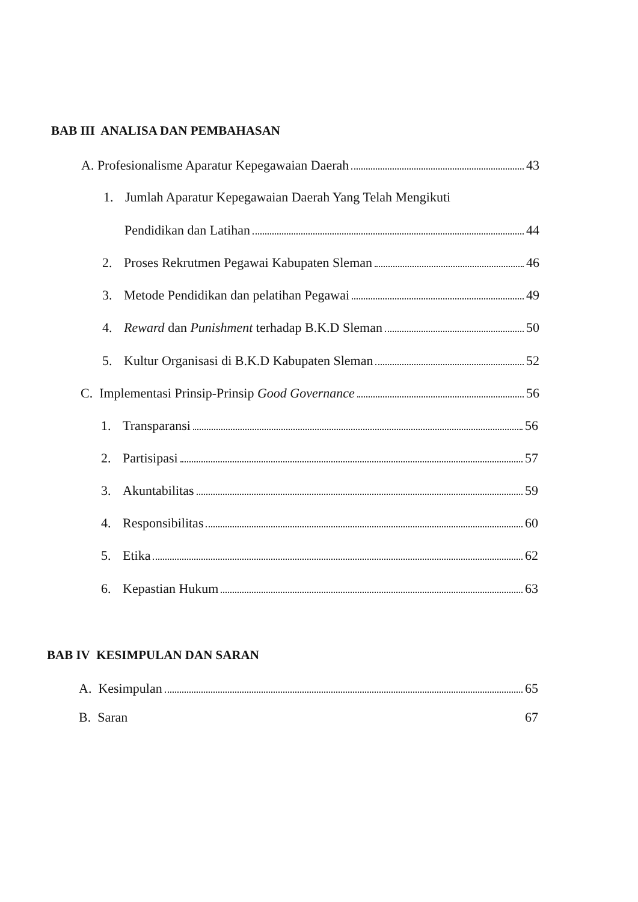BAB III ANALISA DAN PEMBAHASAN
A. Profesionalisme Aparatur Kepegawaian Daerah 43
1. Jumlah Aparatur Kepegawaian Daerah Yang Telah Mengikuti
Pendidikan dan Latihan 44
2. Proses Rekrutmen Pegawai Kabupaten Sleman 46
3. Metode Pendidikan dan pelatihan Pegawai 49
4. Reward dan Punishment terhadap B.K.D Sleman 50
5. Kultur Organisasi di B.K.D Kabupaten Sleman 52
C. Implementasi Prinsip-Prinsip Good Governance 56
1. Transparansi 56
2. Partisipasi 57
3. Akuntabilitas 59
4. Responsibilitas 60
5. Etika 62
6. Kepastian Hukum 63
BAB IV KESIMPULAN DAN SARAN
A. Kesimpulan 65
B. Saran 67